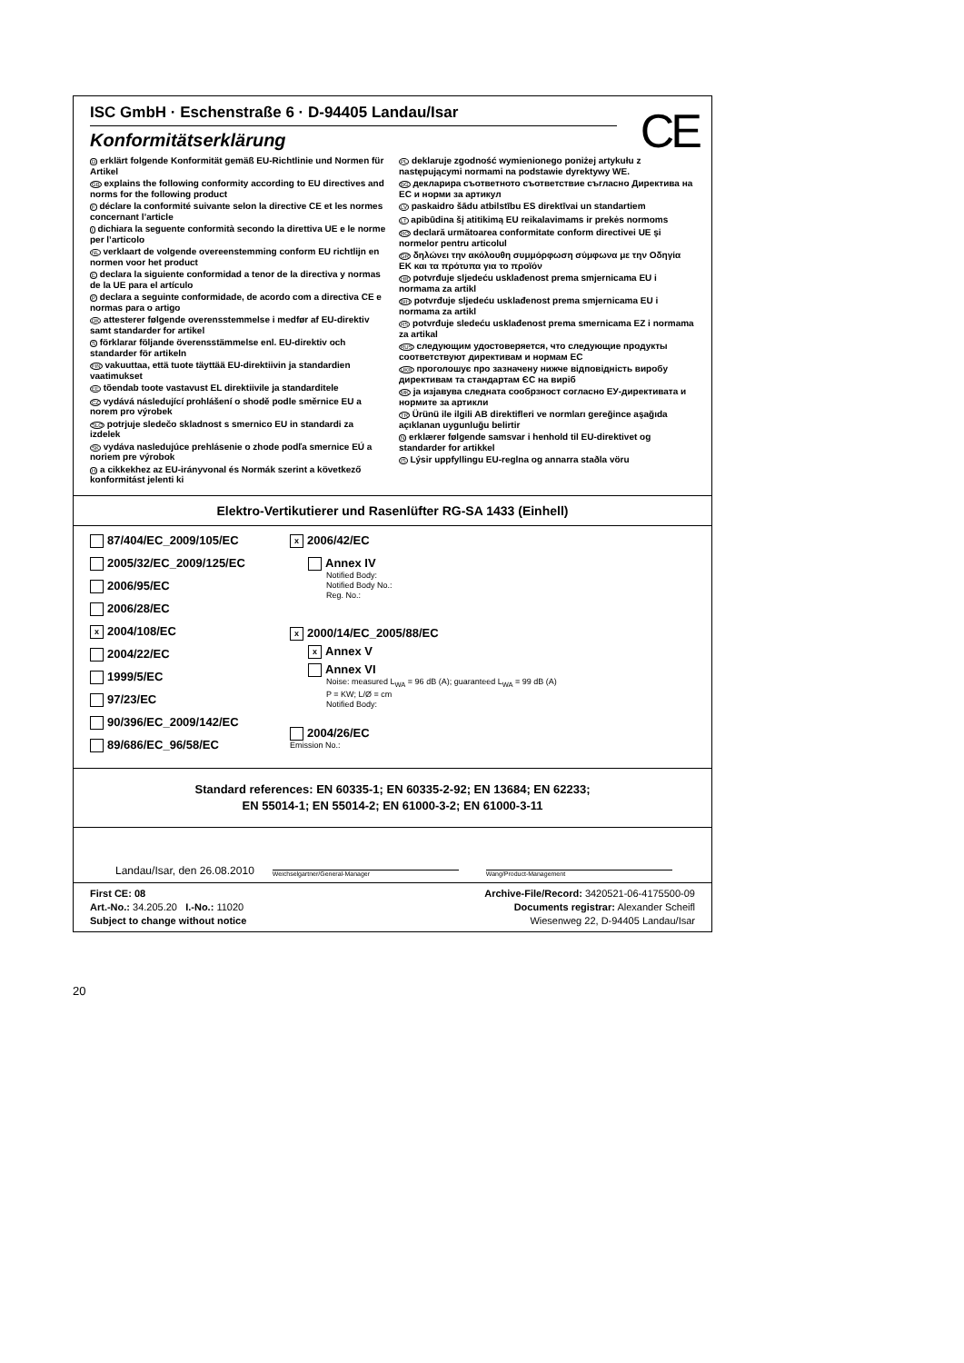ISC GmbH · Eschenstraße 6 · D-94405 Landau/Isar
CE
Konformitätserklärung
D erklärt folgende Konformität gemäß EU-Richtlinie und Normen für Artikel
GB explains the following conformity according to EU directives and norms for the following product
F déclare la conformité suivante selon la directive CE et les normes concernant l’article
I dichiara la seguente conformità secondo la direttiva UE e le norme per l’articolo
NL verklaart de volgende overeenstemming conform EU richtlijn en normen voor het product
E declara la siguiente conformidad a tenor de la directiva y normas de la UE para el artículo
P declara a seguinte conformidade, de acordo com a directiva CE e normas para o artigo
DK attesterer følgende overensstemmelse i medfør af EU-direktiv samt standarder for artikel
S förklarar följande överensstämmelse enl. EU-direktiv och standarder för artikeln
FIN vakuuttaa, että tuote täyttää EU-direktiivin ja standardien vaatimukset
EE tõendab toote vastavust EL direktiivile ja standarditele
CZ vydává následující prohlášení o shodě podle směrnice EU a norem pro výrobek
SLO potrjuje sledečo skladnost s smernico EU in standardi za izdelek
SK vydáva nasledujúce prehlásenie o zhode podľa smernice EÚ a noriem pre výrobok
H a cikkekhez az EU-irányvonal és Normák szerint a következő konformitást jelenti ki
PL deklaruje zgodność wymienionego poniżej artykułu z następującymi normami na podstawie dyrektywy WE.
BG декларира съответното съответствие съгласно Директива на ЕС и норми за артикул
LV paskaidro šādu atbilstību ES direktīvai un standartiem
LT apibūdina šį atitikimą EU reikalavimams ir prekės normoms
RO declară următoarea conformitate conform directivei UE şi normelor pentru articolul
GR δηλώνει την ακόλουθη συμμόρφωση σύμφωνα με την Οδηγία ΕΚ και τα πρότυπα για το προϊόν
HR potvrđuje sljedeću usklađenost prema smjernicama EU i normama za artikl
BIH potvrđuje sljedeću usklađenost prema smjernicama EU i normama za artikl
RS potvrđuje sledeću usklađenost prema smernicama EZ i normama za artikal
RUS следующим удостоверяется, что следующие продукты соответствуют директивам и нормам ЕС
UKR проголошує про зазначену нижче відповідність виробу директивам та стандартам ЄС на виріб
MK ја изјавува следната сообрзност согласно ЕУ-директивата и нормите за артикли
TR Ürünü ile ilgili AB direktifleri ve normları gereğince aşağıda açıklanan uygunluğu belirtir
N erklærer følgende samsvar i henhold til EU-direktivet og standarder for artikkel
IS Lýsir uppfyllingu EU-reglna og annarra staðla vöru
Elektro-Vertikutierer und Rasenlüfter RG-SA 1433 (Einhell)
87/404/EC_2009/105/EC
2005/32/EC_2009/125/EC
2006/95/EC
2006/28/EC
x 2004/108/EC
2004/22/EC
1999/5/EC
97/23/EC
90/396/EC_2009/142/EC
89/686/EC_96/58/EC
x 2006/42/EC
Annex IV
Notified Body:
Notified Body No.:
Reg. No.:
x 2000/14/EC_2005/88/EC
x Annex V
Annex VI
Noise: measured L<sub>WA</sub> = 96 dB (A); guaranteed L<sub>WA</sub> = 99 dB (A)
P = KW; L/Ø = cm
Notified Body:
2004/26/EC
Emission No.:
Standard references: EN 60335-1; EN 60335-2-92; EN 13684; EN 62233;
EN 55014-1; EN 55014-2; EN 61000-3-2; EN 61000-3-11
Landau/Isar, den 26.08.2010
Weichselgartner/General-Manager
Wang/Product-Management
First CE: 08
Art.-No.: 34.205.20 I.-No.: 11020
Subject to change without notice
Archive-File/Record: 3420521-06-4175500-09
Documents registrar: Alexander Scheifl
Wiesenweg 22, D-94405 Landau/Isar
20